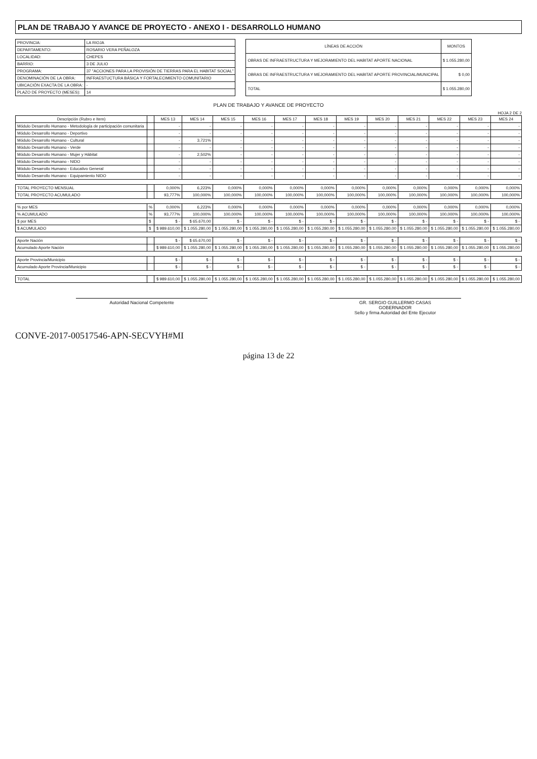PLAN DE TRABAJO Y AVANCE DE PROYECTO - ANEXO I - DESARROLLO HUMANO
| PROVINCIA: | LA RIOJA |
| DEPARTAMENTO: | ROSARIO VERA PEÑALOZA |
| LOCALIDAD: | CHEPES |
| BARRIO: | 3 DE JULIO |
| PROGRAMA: | 37 "ACCIONES PARA LA PROVISIÓN DE TIERRAS PARA EL HABITAT SOCIAL" |
| DENOMINACIÓN DE LA OBRA: | INFRAESTUCTURA BÁSICA Y FORTALECIMIENTO COMUNITARIO |
| UBICACIÓN EXACTA DE LA OBRA: | - |
| PLAZO DE PROYECTO (MESES): | 14 |
| LÍNEAS DE ACCIÓN | MONTOS |
| --- | --- |
| OBRAS DE INFRAESTRUCTURA Y MEJORAMIENTO DEL HABITAT APORTE NACIONAL | $ 1.055.280,00 |
| OBRAS DE INFRAESTRUCTURA Y MEJORAMIENTO DEL HABITAT APORTE PROVINCIAL/MUNICIPAL | $ 0,00 |
| TOTAL | $ 1.055.280,00 |
PLAN DE TRABAJO Y AVANCE DE PROYECTO
HOJA 2 DE 2
| Descripción (Rubro e Item) | | MES 13 | MES 14 | MES 15 | MES 16 | MES 17 | MES 18 | MES 19 | MES 20 | MES 21 | MES 22 | MES 23 | MES 24 |
| --- | --- | --- | --- | --- | --- | --- | --- | --- | --- | --- | --- | --- | --- |
| Módulo Desarrollo Humano - Metodología de participación comunitaria | | - | - | - | - | - | - | - | - | - | - | - | - |
| Módulo Desarrollo Humano - Deportivo | | - | - | - | - | - | - | - | - | - | - | - | - |
| Módulo Desarrollo Humano - Cultural | | - | 3,721% | - | - | - | - | - | - | - | - | - | - |
| Módulo Desarrollo Humano - Verde | | - | - | - | - | - | - | - | - | - | - | - | - |
| Módulo Desarrollo Humano - Mujer y Hábitat | | - | 2,502% | - | - | - | - | - | - | - | - | - | - |
| Módulo Desarrollo Humano - NIDO | | - | - | - | - | - | - | - | - | - | - | - | - |
| Módulo Desarrollo Humano - Educativo General | | - | - | - | - | - | - | - | - | - | - | - | - |
| Módulo Desarrollo Humano - Equipamiento NIDO | | - | - | - | - | - | - | - | - | - | - | - | - |
| TOTAL PROYECTO MENSUAL | | 0,000% | 6,223% | 0,000% | 0,000% | 0,000% | 0,000% | 0,000% | 0,000% | 0,000% | 0,000% | 0,000% | 0,000% |
| TOTAL PROYECTO ACUMULADO | | 93,777% | 100,000% | 100,000% | 100,000% | 100,000% | 100,000% | 100,000% | 100,000% | 100,000% | 100,000% | 100,000% | 100,000% |
| % por MES | % | 0,000% | 6,223% | 0,000% | 0,000% | 0,000% | 0,000% | 0,000% | 0,000% | 0,000% | 0,000% | 0,000% | 0,000% |
| % ACUMULADO | % | 93,777% | 100,000% | 100,000% | 100,000% | 100,000% | 100,000% | 100,000% | 100,000% | 100,000% | 100,000% | 100,000% | 100,000% |
| $ por MES | $ | $ - | $ 65.670,00 | $ - | $ - | $ - | $ - | $ - | $ - | $ - | $ - | $ - | $ - |
| $ ACUMULADO | $ | $ 989.610,00 | $ 1.055.280,00 | $ 1.055.280,00 | $ 1.055.280,00 | $ 1.055.280,00 | $ 1.055.280,00 | $ 1.055.280,00 | $ 1.055.280,00 | $ 1.055.280,00 | $ 1.055.280,00 | $ 1.055.280,00 | $ 1.055.280,00 |
| Aporte Nación | | $ - | $ 65.670,00 | $ - | $ - | $ - | $ - | $ - | $ - | $ - | $ - | $ - | $ - |
| Acumulado Aporte Nación | | $ 989.610,00 | $ 1.055.280,00 | $ 1.055.280,00 | $ 1.055.280,00 | $ 1.055.280,00 | $ 1.055.280,00 | $ 1.055.280,00 | $ 1.055.280,00 | $ 1.055.280,00 | $ 1.055.280,00 | $ 1.055.280,00 | $ 1.055.280,00 |
| Aporte Provincia/Municipio | | $ - | $ - | $ - | $ - | $ - | $ - | $ - | $ - | $ - | $ - | $ - | $ - |
| Acumulado Aporte Provincia/Municipio | | $ - | $ - | $ - | $ - | $ - | $ - | $ - | $ - | $ - | $ - | $ - | $ - |
| TOTAL | | $ 989.610,00 | $ 1.055.280,00 | $ 1.055.280,00 | $ 1.055.280,00 | $ 1.055.280,00 | $ 1.055.280,00 | $ 1.055.280,00 | $ 1.055.280,00 | $ 1.055.280,00 | $ 1.055.280,00 | $ 1.055.280,00 | $ 1.055.280,00 |
Autoridad Nacional Competente GR. SERGIO GUILLERMO CASAS
GOBERNADOR
Sello y firma Autoridad del Ente Ejecutor
CONVE-2017-00517546-APN-SECVYH#MI
página 13 de 22